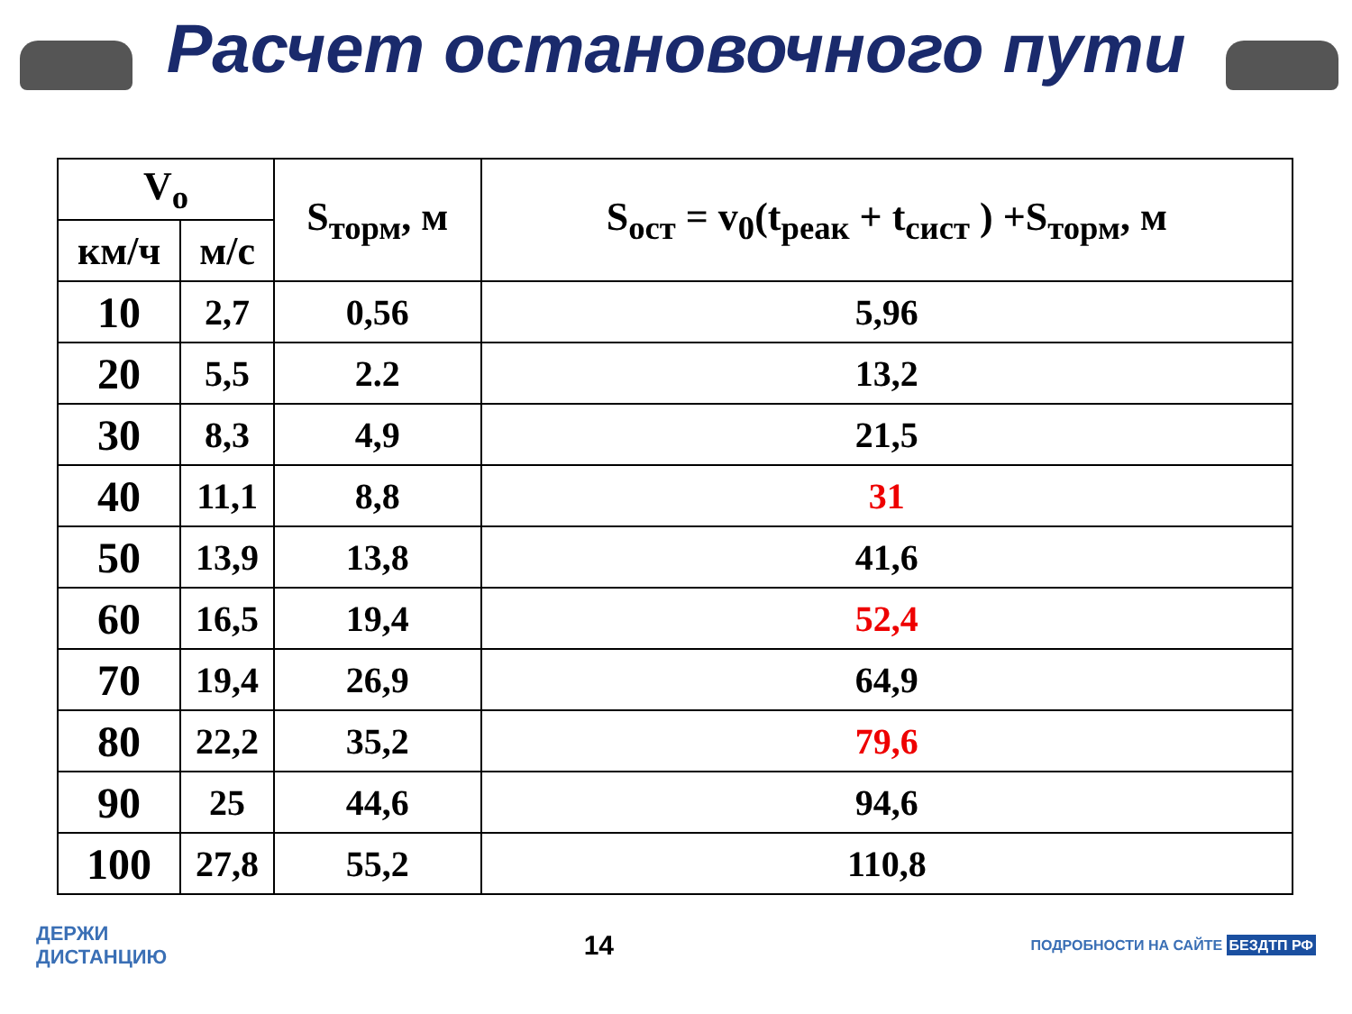Расчет остановочного пути
| V<sub>o</sub> | | S<sub>торм</sub>, м | S<sub>ост</sub> = v<sub>0</sub>(t<sub>реак</sub> + t<sub>сист</sub> ) +S<sub>торм</sub>, м |
| --- | --- | --- | --- |
| км/ч | м/с | | |
| 10 | 2,7 | 0,56 | 5,96 |
| 20 | 5,5 | 2.2 | 13,2 |
| 30 | 8,3 | 4,9 | 21,5 |
| 40 | 11,1 | 8,8 | 31 |
| 50 | 13,9 | 13,8 | 41,6 |
| 60 | 16,5 | 19,4 | 52,4 |
| 70 | 19,4 | 26,9 | 64,9 |
| 80 | 22,2 | 35,2 | 79,6 |
| 90 | 25 | 44,6 | 94,6 |
| 100 | 27,8 | 55,2 | 110,8 |
ДЕРЖИ
ДИСТАНЦИЮ
14
ПОДРОБНОСТИ НА САЙТЕ БЕЗДТП РФ